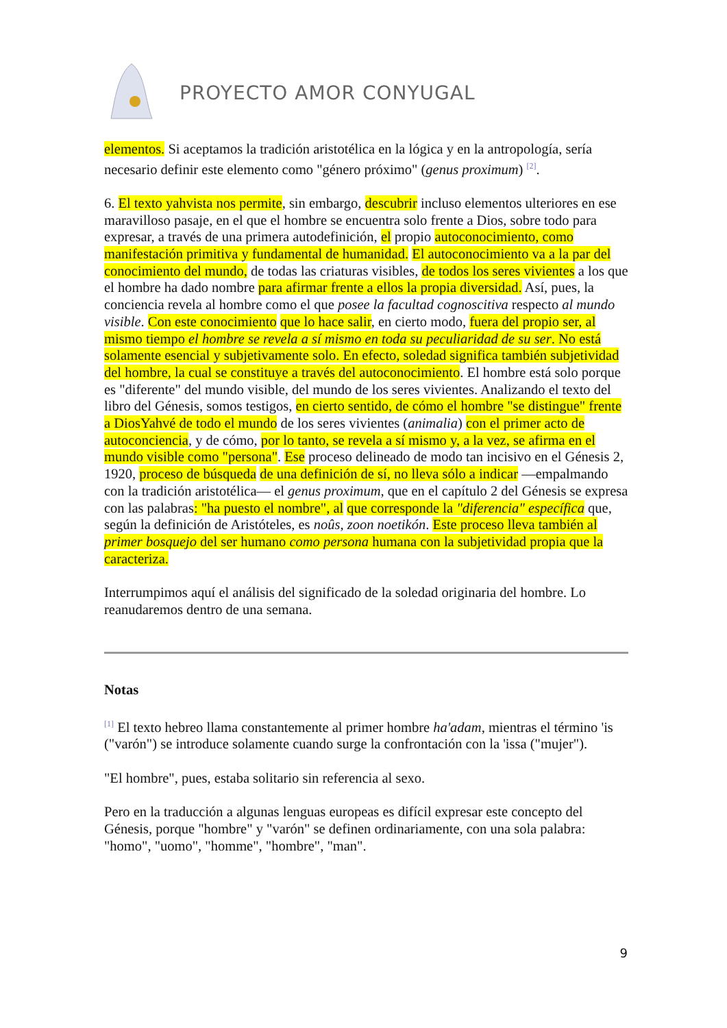PROYECTO AMOR CONYUGAL
elementos. Si aceptamos la tradición aristotélica en la lógica y en la antropología, sería necesario definir este elemento como "género próximo" (genus proximum) <sup>[2]</sup>.
6. El texto yahvista nos permite, sin embargo, descubrir incluso elementos ulteriores en ese maravilloso pasaje, en el que el hombre se encuentra solo frente a Dios, sobre todo para expresar, a través de una primera autodefinición, el propio autoconocimiento, como manifestación primitiva y fundamental de humanidad. El autoconocimiento va a la par del conocimiento del mundo, de todas las criaturas visibles, de todos los seres vivientes a los que el hombre ha dado nombre para afirmar frente a ellos la propia diversidad. Así, pues, la conciencia revela al hombre como el que posee la facultad cognoscitiva respecto al mundo visible. Con este conocimiento que lo hace salir, en cierto modo, fuera del propio ser, al mismo tiempo el hombre se revela a sí mismo en toda su peculiaridad de su ser. No está solamente esencial y subjetivamente solo. En efecto, soledad significa también subjetividad del hombre, la cual se constituye a través del autoconocimiento. El hombre está solo porque es "diferente" del mundo visible, del mundo de los seres vivientes. Analizando el texto del libro del Génesis, somos testigos, en cierto sentido, de cómo el hombre "se distingue" frente a DiosYahvé de todo el mundo de los seres vivientes (animalia) con el primer acto de autoconciencia, y de cómo, por lo tanto, se revela a sí mismo y, a la vez, se afirma en el mundo visible como "persona". Ese proceso delineado de modo tan incisivo en el Génesis 2, 1920, proceso de búsqueda de una definición de sí, no lleva sólo a indicar —empalmando con la tradición aristotélica— el genus proximum, que en el capítulo 2 del Génesis se expresa con las palabras: "ha puesto el nombre", al que corresponde la "diferencia" específica que, según la definición de Aristóteles, es noûs, zoon noetikón. Este proceso lleva también al primer bosquejo del ser humano como persona humana con la subjetividad propia que la caracteriza.
Interrumpimos aquí el análisis del significado de la soledad originaria del hombre. Lo reanudaremos dentro de una semana.
Notas
<sup>[1]</sup> El texto hebreo llama constantemente al primer hombre ha'adam, mientras el término 'is ("varón") se introduce solamente cuando surge la confrontación con la 'issa ("mujer").
"El hombre", pues, estaba solitario sin referencia al sexo.
Pero en la traducción a algunas lenguas europeas es difícil expresar este concepto del Génesis, porque "hombre" y "varón" se definen ordinariamente, con una sola palabra: "homo", "uomo", "homme", "hombre", "man".
9